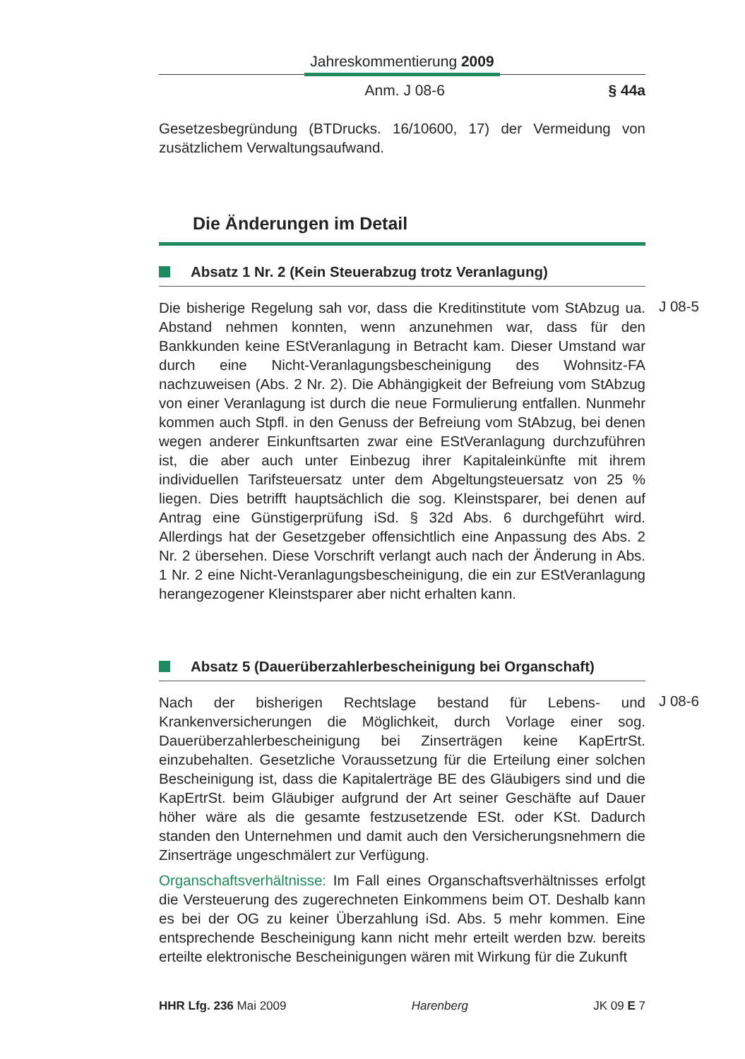Jahreskommentierung 2009
Anm. J 08-6 § 44a
Gesetzesbegründung (BTDrucks. 16/10600, 17) der Vermeidung von zusätzlichem Verwaltungsaufwand.
Die Änderungen im Detail
Absatz 1 Nr. 2 (Kein Steuerabzug trotz Veranlagung)
J 08-5
Die bisherige Regelung sah vor, dass die Kreditinstitute vom StAbzug ua. Abstand nehmen konnten, wenn anzunehmen war, dass für den Bankkunden keine EStVeranlagung in Betracht kam. Dieser Umstand war durch eine Nicht-Veranlagungsbescheinigung des Wohnsitz-FA nachzuweisen (Abs. 2 Nr. 2). Die Abhängigkeit der Befreiung vom StAbzug von einer Veranlagung ist durch die neue Formulierung entfallen. Nunmehr kommen auch Stpfl. in den Genuss der Befreiung vom StAbzug, bei denen wegen anderer Einkunftsarten zwar eine EStVeranlagung durchzuführen ist, die aber auch unter Einbezug ihrer Kapitaleinkünfte mit ihrem individuellen Tarifsteuersatz unter dem Abgeltungsteuersatz von 25 % liegen. Dies betrifft hauptsächlich die sog. Kleinstsparer, bei denen auf Antrag eine Günstigerprüfung iSd. § 32d Abs. 6 durchgeführt wird. Allerdings hat der Gesetzgeber offensichtlich eine Anpassung des Abs. 2 Nr. 2 übersehen. Diese Vorschrift verlangt auch nach der Änderung in Abs. 1 Nr. 2 eine Nicht-Veranlagungsbescheinigung, die ein zur EStVeranlagung herangezogener Kleinstsparer aber nicht erhalten kann.
Absatz 5 (Dauerüberzahlerbescheinigung bei Organschaft)
J 08-6
Nach der bisherigen Rechtslage bestand für Lebens- und Krankenversicherungen die Möglichkeit, durch Vorlage einer sog. Dauerüberzahlerbescheinigung bei Zinserträgen keine KapErtrSt. einzubehalten. Gesetzliche Voraussetzung für die Erteilung einer solchen Bescheinigung ist, dass die Kapitalerträge BE des Gläubigers sind und die KapErtrSt. beim Gläubiger aufgrund der Art seiner Geschäfte auf Dauer höher wäre als die gesamte festzusetzende ESt. oder KSt. Dadurch standen den Unternehmen und damit auch den Versicherungsnehmern die Zinserträge ungeschmälert zur Verfügung.
Organschaftsverhältnisse: Im Fall eines Organschaftsverhältnisses erfolgt die Versteuerung des zugerechneten Einkommens beim OT. Deshalb kann es bei der OG zu keiner Überzahlung iSd. Abs. 5 mehr kommen. Eine entsprechende Bescheinigung kann nicht mehr erteilt werden bzw. bereits erteilte elektronische Bescheinigungen wären mit Wirkung für die Zukunft
HHR Lfg. 236 Mai 2009 Harenberg JK 09 E 7